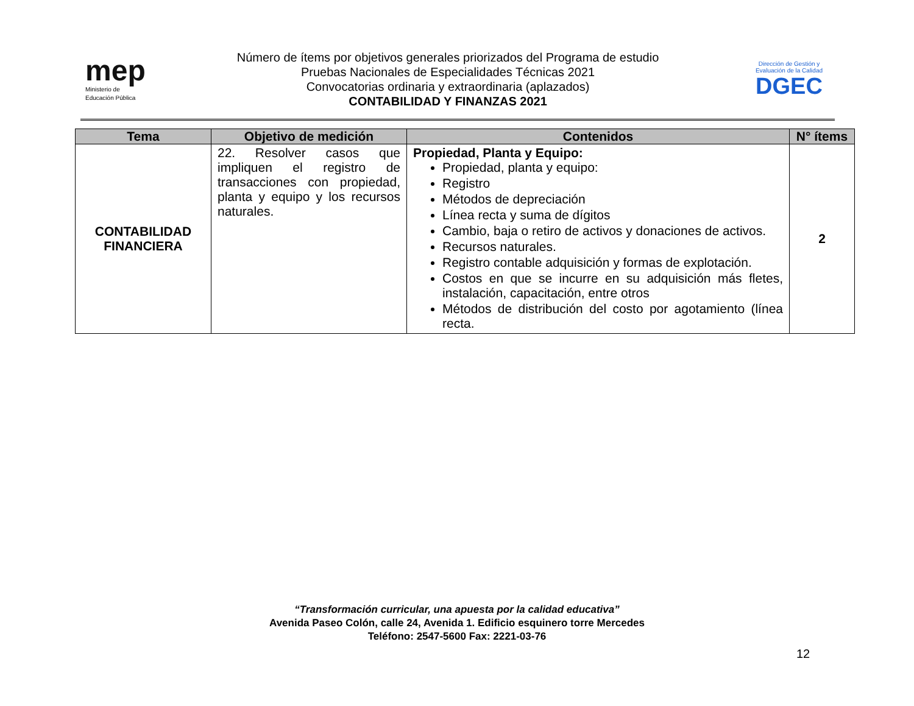mep
Ministerio de
Educación Pública
Número de ítems por objetivos generales priorizados del Programa de estudio
Pruebas Nacionales de Especialidades Técnicas 2021
Convocatorias ordinaria y extraordinaria (aplazados)
CONTABILIDAD Y FINANZAS 2021
Dirección de Gestión y Evaluación de la Calidad
DGEC
| Tema | Objetivo de medición | Contenidos | N° ítems |
| --- | --- | --- | --- |
| CONTABILIDAD FINANCIERA | 22. Resolver casos que impliquen el registro de transacciones con propiedad, planta y equipo y los recursos naturales. | Propiedad, Planta y Equipo: Propiedad, planta y equipo: Registro Métodos de depreciación Línea recta y suma de dígitos Cambio, baja o retiro de activos y donaciones de activos. Recursos naturales. Registro contable adquisición y formas de explotación. Costos en que se incurre en su adquisición más fletes, instalación, capacitación, entre otros Métodos de distribución del costo por agotamiento (línea recta. | 2 |
“Transformación curricular, una apuesta por la calidad educativa”
Avenida Paseo Colón, calle 24, Avenida 1. Edificio esquinero torre Mercedes
Teléfono: 2547-5600 Fax: 2221-03-76
12